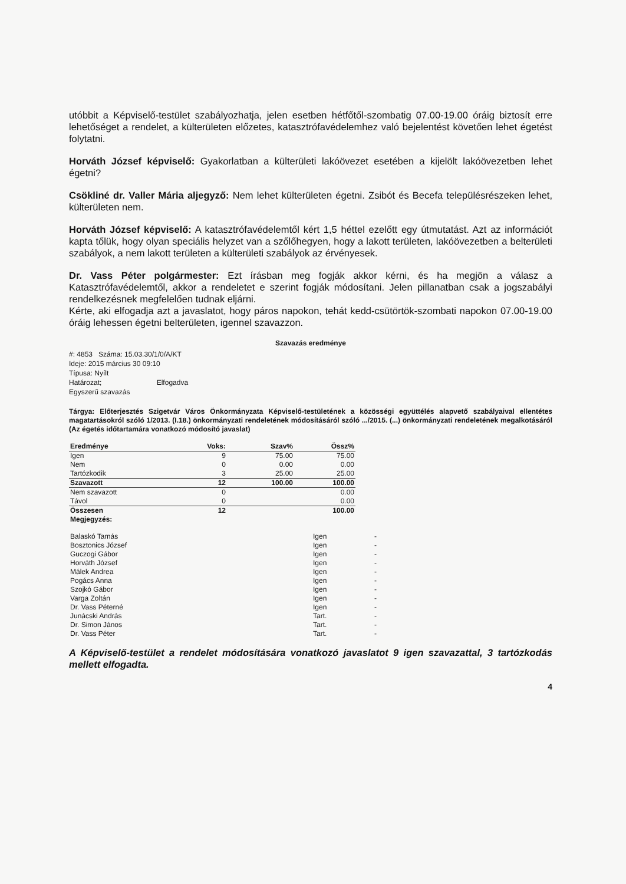utóbbit a Képviselő-testület szabályozhatja, jelen esetben hétfőtől-szombatig 07.00-19.00 óráig biztosít erre lehetőséget a rendelet, a külterületen előzetes, katasztrófavédelemhez való bejelentést követően lehet égetést folytatni.
Horváth József képviselő: Gyakorlatban a külterületi lakóövezet esetében a kijelölt lakóövezetben lehet égetni?
Csökliné dr. Valler Mária aljegyző: Nem lehet külterületen égetni. Zsibót és Becefa településrészeken lehet, külterületen nem.
Horváth József képviselő: A katasztrófavédelemtől kért 1,5 héttel ezelőtt egy útmutatást. Azt az információt kapta tőlük, hogy olyan speciális helyzet van a szőlőhegyen, hogy a lakott területen, lakóövezetben a belterületi szabályok, a nem lakott területen a külterületi szabályok az érvényesek.
Dr. Vass Péter polgármester: Ezt írásban meg fogják akkor kérni, és ha megjön a válasz a Katasztrófavédelemtől, akkor a rendeletet e szerint fogják módosítani. Jelen pillanatban csak a jogszabályi rendelkezésnek megfelelően tudnak eljárni.
Kérte, aki elfogadja azt a javaslatot, hogy páros napokon, tehát kedd-csütörtök-szombati napokon 07.00-19.00 óráig lehessen égetni belterületen, igennel szavazzon.
Szavazás eredménye
#: 4853 Száma: 15.03.30/1/0/A/KT
Ideje: 2015 március 30 09:10
Típusa: Nyílt
Határozat; Elfogadva
Egyszerű szavazás
Tárgya: Előterjesztés Szigetvár Város Önkormányzata Képviselő-testületének a közösségi együttélés alapvető szabályaival ellentétes magatartásokról szóló 1/2013. (I.18.) önkormányzati rendeletének módosításáról szóló .../2015. (...) önkormányzati rendeletének megalkotásáról (Az égetés időtartamára vonatkozó módosító javaslat)
| Eredménye | Voks: | Szav% | Össz% |
| Igen | 9 | 75.00 | 75.00 |
| Nem | 0 | 0.00 | 0.00 |
| Tartózkodik | 3 | 25.00 | 25.00 |
| Szavazott | 12 | 100.00 | 100.00 |
| Nem szavazott | 0 | | 0.00 |
| Távol | 0 | | 0.00 |
| Összesen | 12 | | 100.00 |
| Megjegyzés: | | | |
| Balaskó Tamás | Igen | - |
| Bosztonics József | Igen | - |
| Guczogi Gábor | Igen | - |
| Horváth József | Igen | - |
| Málek Andrea | Igen | - |
| Pogács Anna | Igen | - |
| Szojkó Gábor | Igen | - |
| Varga Zoltán | Igen | - |
| Dr. Vass Péterné | Igen | - |
| Junácski András | Tart. | - |
| Dr. Simon János | Tart. | - |
| Dr. Vass Péter | Tart. | - |
A Képviselő-testület a rendelet módosítására vonatkozó javaslatot 9 igen szavazattal, 3 tartózkodás mellett elfogadta.
4